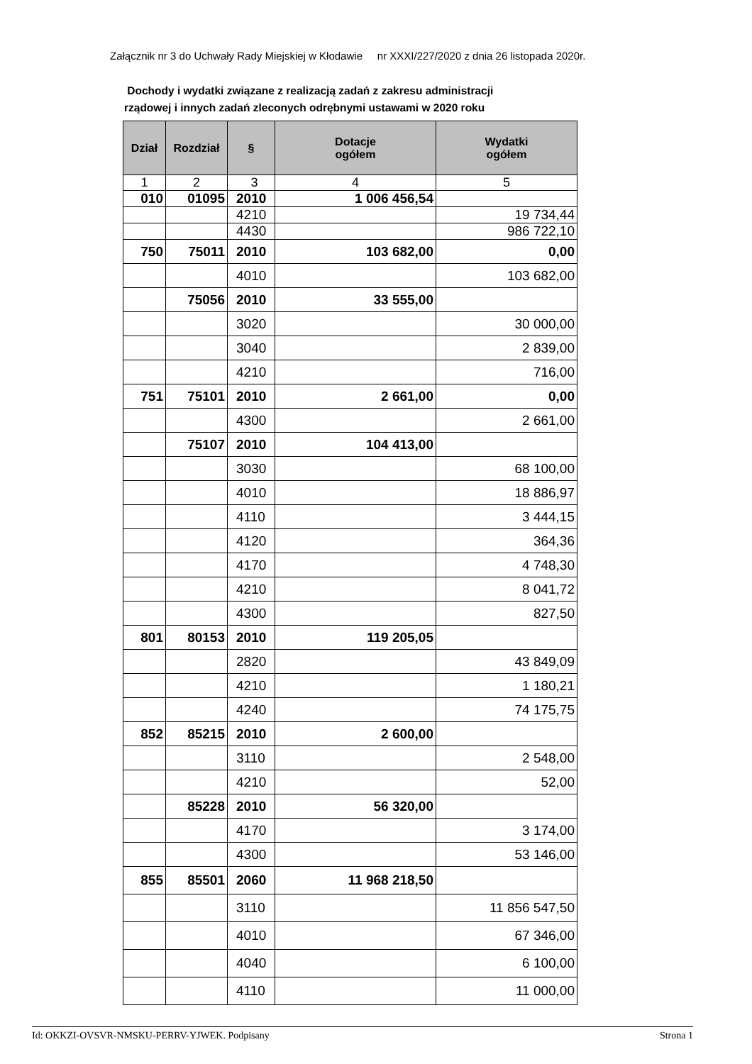Załącznik nr 3 do Uchwały Rady Miejskiej w Kłodawie nr XXXI/227/2020 z dnia 26 listopada 2020r.
Dochody i wydatki związane z realizacją zadań z zakresu administracji
rządowej i innych zadań zleconych odrębnymi ustawami w 2020 roku
| Dział | Rozdział | § | Dotacje ogółem | Wydatki ogółem |
| --- | --- | --- | --- | --- |
| 1 | 2 | 3 | 4 | 5 |
| 010 | 01095 | 2010 | 1 006 456,54 | |
| | | 4210 | | 19 734,44 |
| | | 4430 | | 986 722,10 |
| 750 | 75011 | 2010 | 103 682,00 | 0,00 |
| | | 4010 | | 103 682,00 |
| | 75056 | 2010 | 33 555,00 | |
| | | 3020 | | 30 000,00 |
| | | 3040 | | 2 839,00 |
| | | 4210 | | 716,00 |
| 751 | 75101 | 2010 | 2 661,00 | 0,00 |
| | | 4300 | | 2 661,00 |
| | 75107 | 2010 | 104 413,00 | |
| | | 3030 | | 68 100,00 |
| | | 4010 | | 18 886,97 |
| | | 4110 | | 3 444,15 |
| | | 4120 | | 364,36 |
| | | 4170 | | 4 748,30 |
| | | 4210 | | 8 041,72 |
| | | 4300 | | 827,50 |
| 801 | 80153 | 2010 | 119 205,05 | |
| | | 2820 | | 43 849,09 |
| | | 4210 | | 1 180,21 |
| | | 4240 | | 74 175,75 |
| 852 | 85215 | 2010 | 2 600,00 | |
| | | 3110 | | 2 548,00 |
| | | 4210 | | 52,00 |
| | 85228 | 2010 | 56 320,00 | |
| | | 4170 | | 3 174,00 |
| | | 4300 | | 53 146,00 |
| 855 | 85501 | 2060 | 11 968 218,50 | |
| | | 3110 | | 11 856 547,50 |
| | | 4010 | | 67 346,00 |
| | | 4040 | | 6 100,00 |
| | | 4110 | | 11 000,00 |
Id: OKKZI-OVSVR-NMSKU-PERRV-YJWEK. Podpisany Strona 1